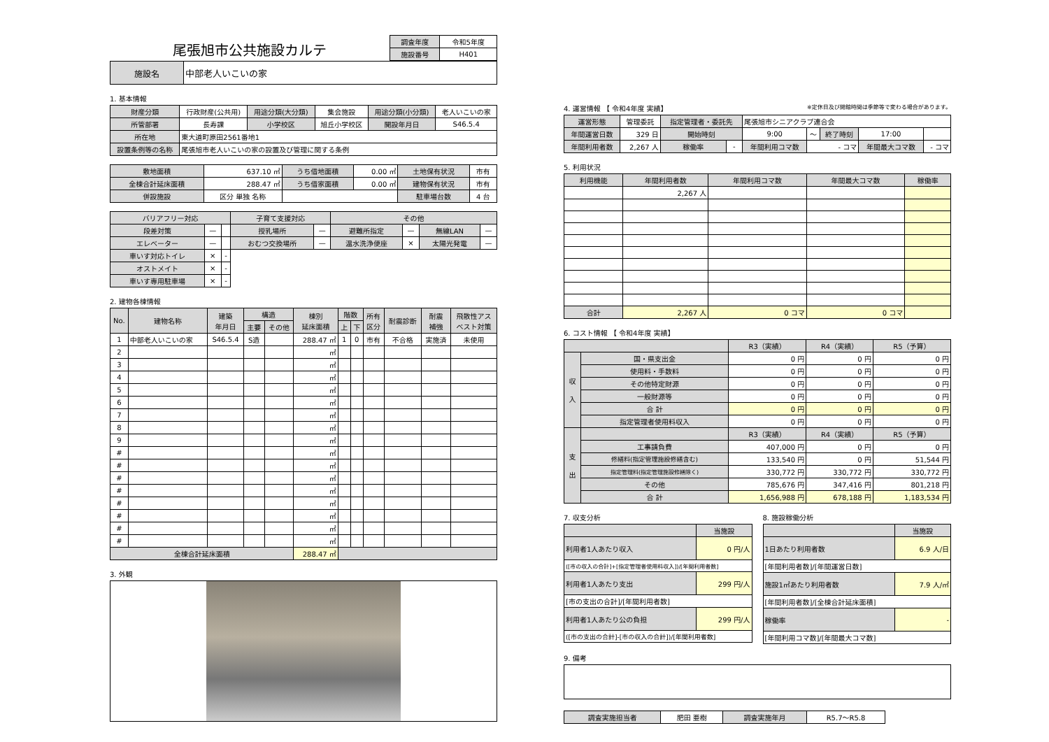尾張旭市公共施設カルテ
| 調査年度 | 令和5年度 |
| 施設番号 | H401 |
| 施設名 | 中部老人いこいの家 |
1. 基本情報
| 財産分類 | 行政財産(公共用) | 用途分類(大分類) | 集会施設 | 用途分類(小分類) | 老人いこいの家 |
| 所管部署 | 長寿課 | 小学校区 | 旭丘小学校区 | 開設年月日 | S46.5.4 |
| 所在地 | 東大道町原田2561番地1 | | | | |
| 設置条例等の名称 | 尾張旭市老人いこいの家の設置及び管理に関する条例 | | | | |
| 敷地面積 | 637.10 ㎡ | うち借地面積 | 0.00 ㎡ | 土地保有状況 | 市有 |
| 全棟合計延床面積 | 288.47 ㎡ | うち借家面積 | 0.00 ㎡ | 建物保有状況 | 市有 |
| 併設施設 | 区分 単独 名称 | | | 駐車場台数 | 4 台 |
| バリアフリー対応 | | | 子育て支援対応 | | その他 | | | |
| --- | --- | --- | --- | --- | --- | --- | --- | --- |
| 段差対策 | — | | 授乳場所 | — | 避難所指定 | — | 無線LAN | — |
| エレベーター | — | | おむつ交換場所 | — | 温水洗浄便座 | × | 太陽光発電 | — |
| 車いす対応トイレ | × | - | | | | | | |
| オストメイト | × | - | | | | | | |
| 車いす専用駐車場 | × | - | | | | | | |
2. 建物各棟情報
| No. | 建物名称 | 建築 年月日 | 構造 | | 棟別 延床面積 | 階数 | | 所有 区分 | 耐震診断 | 耐震 補強 | 飛散性アス ベスト対策 |
| --- | --- | --- | --- | --- | --- | --- | --- | --- | --- | --- | --- |
| | | | 主要 | その他 | | 上 | 下 | | | | |
| 1 | 中部老人いこいの家 | S46.5.4 | S造 | | 288.47 ㎡ | 1 | 0 | 市有 | 不合格 | 実施済 | 未使用 |
| 2 | | | | | ㎡ | | | | | | |
| 3 | | | | | ㎡ | | | | | | |
| 4 | | | | | ㎡ | | | | | | |
| 5 | | | | | ㎡ | | | | | | |
| 6 | | | | | ㎡ | | | | | | |
| 7 | | | | | ㎡ | | | | | | |
| 8 | | | | | ㎡ | | | | | | |
| 9 | | | | | ㎡ | | | | | | |
| # | | | | | ㎡ | | | | | | |
| # | | | | | ㎡ | | | | | | |
| # | | | | | ㎡ | | | | | | |
| # | | | | | ㎡ | | | | | | |
| # | | | | | ㎡ | | | | | | |
| # | | | | | ㎡ | | | | | | |
| # | | | | | ㎡ | | | | | | |
| # | | | | | ㎡ | | | | | | |
| 全棟合計延床面積 | | | | | 288.47 ㎡ | | | | | | |
3. 外観
4. 運営情報 【 令和4年度 実績】 ※定休日及び開館時間は季節等で変わる場合があります。
| 運営形態 | 管理委託 | 指定管理者・委託先 | | 尾張旭市シニアクラブ連合会 | | | | |
| 年間運営日数 | 329 日 | 開始時刻 | | 9:00 | ～ | 終了時刻 | 17:00 | |
| 年間利用者数 | 2,267 人 | 稼働率 | - | 年間利用コマ数 | - コマ | | 年間最大コマ数 | - コマ |
5. 利用状況
| 利用機能 | 年間利用者数 | 年間利用コマ数 | 年間最大コマ数 | 稼働率 |
| --- | --- | --- | --- | --- |
| | 2,267 人 | | | |
| 合計 | 2,267 人 | 0 コマ | 0 コマ | |
6. コスト情報 【 令和4年度 実績】
| | | R3（実績） | R4（実績） | R5（予算） |
| 収 入 | 国・県支出金 | 0 円 | 0 円 | 0 円 |
| | 使用料・手数料 | 0 円 | 0 円 | 0 円 |
| | その他特定財源 | 0 円 | 0 円 | 0 円 |
| | 一般財源等 | 0 円 | 0 円 | 0 円 |
| | 合 計 | 0 円 | 0 円 | 0 円 |
| | 指定管理者使用料収入 | 0 円 | 0 円 | 0 円 |
| 支 出 | | R3（実績） | R4（実績） | R5（予算） |
| | 工事請負費 | 407,000 円 | 0 円 | 0 円 |
| | 修繕料(指定管理施設修繕含む) | 133,540 円 | 0 円 | 51,544 円 |
| | 指定管理料(指定管理施設修繕除く) | 330,772 円 | 330,772 円 | 330,772 円 |
| | その他 | 785,676 円 | 347,416 円 | 801,218 円 |
| | 合 計 | 1,656,988 円 | 678,188 円 | 1,183,534 円 |
7. 収支分析
| | 当施設 |
| 利用者1人あたり収入 | 0 円/人 |
| ([市の収入の合計]+[指定管理者使用料収入])/[年間利用者数] | |
| 利用者1人あたり支出 | 299 円/人 |
| [市の支出の合計]/[年間利用者数] | |
| 利用者1人あたり公の負担 | 299 円/人 |
| ([市の支出の合計]-[市の収入の合計])/[年間利用者数] | |
8. 施設稼働分析
| | 当施設 |
| 1日あたり利用者数 | 6.9 人/日 |
| [年間利用者数]/[年間運営日数] | |
| 施設1㎡あたり利用者数 | 7.9 人/㎡ |
| [年間利用者数]/[全棟合計延床面積] | |
| 稼働率 | - |
| [年間利用コマ数]/[年間最大コマ数] | |
9. 備考
| 調査実施担当者 | 肥田 亜樹 | 調査実施年月 | R5.7～R5.8 |